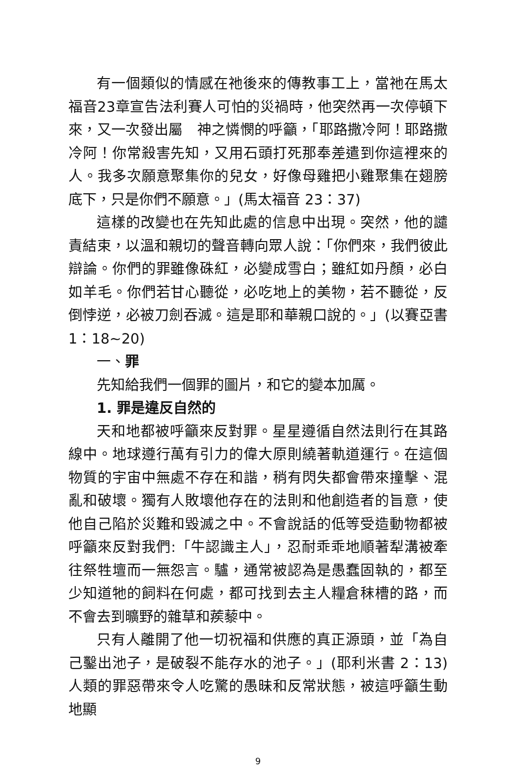有一個類似的情感在祂後來的傳教事工上，當祂在馬太福音23章宣告法利賽人可怕的災禍時，他突然再一次停頓下來，又一次發出屬　神之憐憫的呼籲，「耶路撒冷阿！耶路撒冷阿！你常殺害先知，又用石頭打死那奉差遣到你這裡來的人。我多次願意聚集你的兒女，好像母雞把小雞聚集在翅膀底下，只是你們不願意。」(馬太福音 23：37)
這樣的改變也在先知此處的信息中出現。突然，他的譴責結束，以溫和親切的聲音轉向眾人說：「你們來，我們彼此辯論。你們的罪雖像硃紅，必變成雪白；雖紅如丹顏，必白如羊毛。你們若甘心聽從，必吃地上的美物，若不聽從，反倒悖逆，必被刀劍吞滅。這是耶和華親口說的。」(以賽亞書 1：18~20)
一、罪
先知給我們一個罪的圖片，和它的變本加厲。
1. 罪是違反自然的
天和地都被呼籲來反對罪。星星遵循自然法則行在其路線中。地球遵行萬有引力的偉大原則繞著軌道運行。在這個物質的宇宙中無處不存在和諧，稍有閃失都會帶來撞擊、混亂和破壞。獨有人敗壞他存在的法則和他創造者的旨意，使他自己陷於災難和毀滅之中。不會說話的低等受造動物都被呼籲來反對我們:「牛認識主人」，忍耐乖乖地順著犁溝被牽往祭牲壇而一無怨言。驢，通常被認為是愚蠢固執的，都至少知道牠的飼料在何處，都可找到去主人糧倉秣槽的路，而不會去到曠野的雜草和蒺藜中。
只有人離開了他一切祝福和供應的真正源頭，並「為自己鑿出池子，是破裂不能存水的池子。」(耶利米書 2：13) 人類的罪惡帶來令人吃驚的愚昧和反常狀態，被這呼籲生動地顯
9